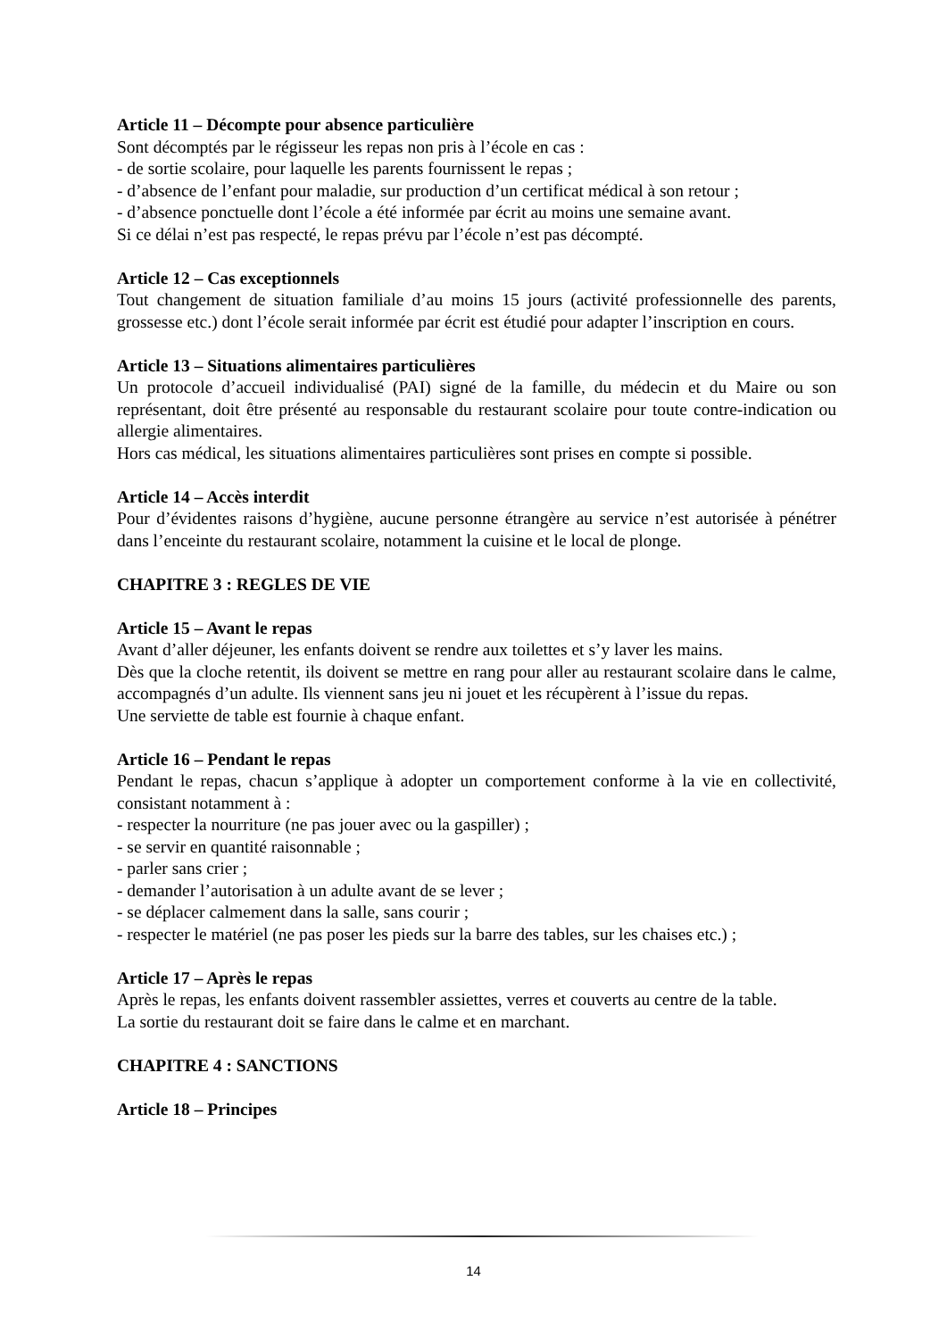Article 11 – Décompte pour absence particulière
Sont décomptés par le régisseur les repas non pris à l’école en cas :
- de sortie scolaire, pour laquelle les parents fournissent le repas ;
- d’absence de l’enfant pour maladie, sur production d’un certificat médical à son retour ;
- d’absence ponctuelle dont l’école a été informée par écrit au moins une semaine avant.
Si ce délai n’est pas respecté, le repas prévu par l’école n’est pas décompté.
Article 12 – Cas exceptionnels
Tout changement de situation familiale d’au moins 15 jours (activité professionnelle des parents, grossesse etc.) dont l’école serait informée par écrit est étudié pour adapter l’inscription en cours.
Article 13 – Situations alimentaires particulières
Un protocole d’accueil individualisé (PAI) signé de la famille, du médecin et du Maire ou son représentant, doit être présenté au responsable du restaurant scolaire pour toute contre-indication ou allergie alimentaires.
Hors cas médical, les situations alimentaires particulières sont prises en compte si possible.
Article 14 – Accès interdit
Pour d’évidentes raisons d’hygiène, aucune personne étrangère au service n’est autorisée à pénétrer dans l’enceinte du restaurant scolaire, notamment la cuisine et le local de plonge.
CHAPITRE 3 : REGLES DE VIE
Article 15 – Avant le repas
Avant d’aller déjeuner, les enfants doivent se rendre aux toilettes et s’y laver les mains.
Dès que la cloche retentit, ils doivent se mettre en rang pour aller au restaurant scolaire dans le calme, accompagnés d’un adulte. Ils viennent sans jeu ni jouet et les récupèrent à l’issue du repas.
Une serviette de table est fournie à chaque enfant.
Article 16 – Pendant le repas
Pendant le repas, chacun s’applique à adopter un comportement conforme à la vie en collectivité, consistant notamment à :
- respecter la nourriture (ne pas jouer avec ou la gaspiller) ;
- se servir en quantité raisonnable ;
- parler sans crier ;
- demander l’autorisation à un adulte avant de se lever ;
- se déplacer calmement dans la salle, sans courir ;
- respecter le matériel (ne pas poser les pieds sur la barre des tables, sur les chaises etc.) ;
Article 17 – Après le repas
Après le repas, les enfants doivent rassembler assiettes, verres et couverts au centre de la table.
La sortie du restaurant doit se faire dans le calme et en marchant.
CHAPITRE 4 : SANCTIONS
Article 18 – Principes
14